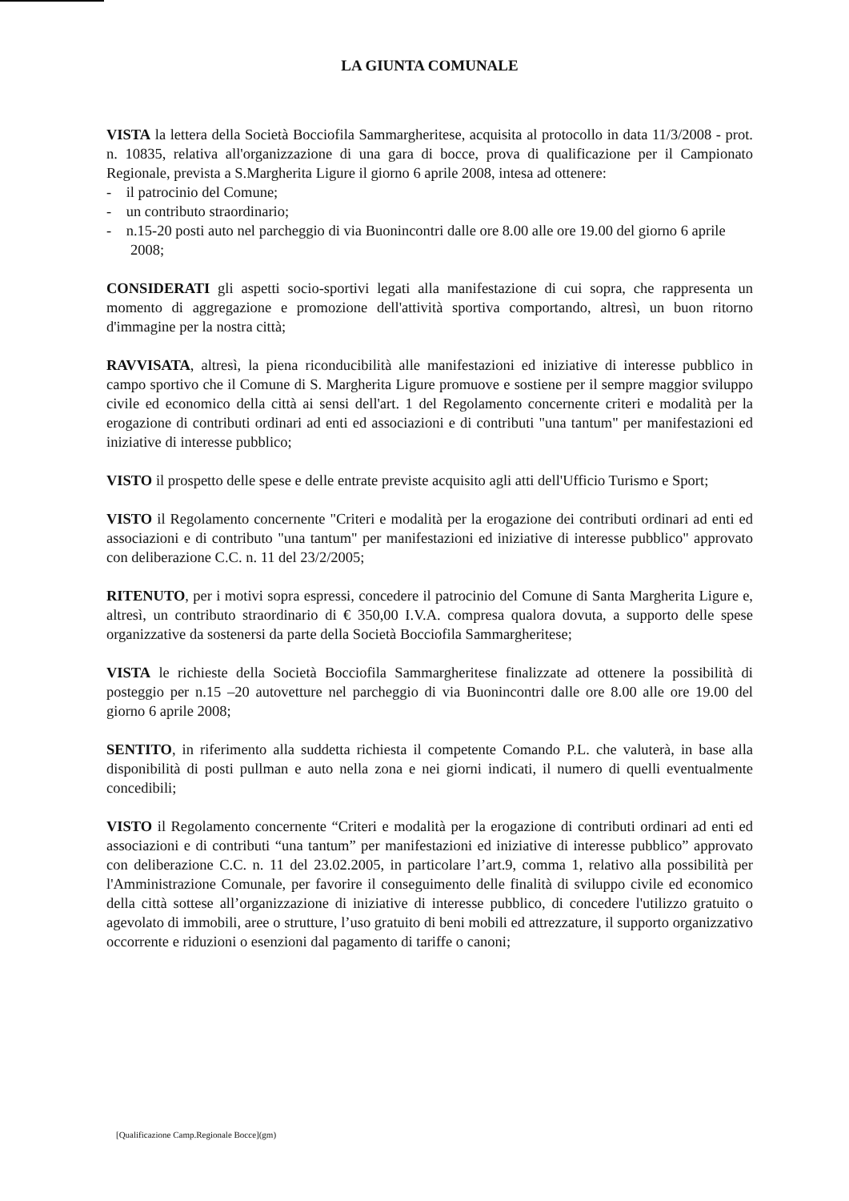LA GIUNTA COMUNALE
VISTA la lettera della Società Bocciofila Sammargheritese, acquisita al protocollo in data 11/3/2008 - prot. n. 10835, relativa all'organizzazione di una gara di bocce, prova di qualificazione per il Campionato Regionale, prevista a S.Margherita Ligure il giorno 6 aprile 2008, intesa ad ottenere:
- il patrocinio del Comune;
- un contributo straordinario;
- n.15-20 posti auto nel parcheggio di via Buonincontri dalle ore 8.00 alle ore 19.00 del giorno 6 aprile 2008;
CONSIDERATI gli aspetti socio-sportivi legati alla manifestazione di cui sopra, che rappresenta un momento di aggregazione e promozione dell'attività sportiva comportando, altresì, un buon ritorno d'immagine per la nostra città;
RAVVISATA, altresì, la piena riconducibilità alle manifestazioni ed iniziative di interesse pubblico in campo sportivo che il Comune di S. Margherita Ligure promuove e sostiene per il sempre maggior sviluppo civile ed economico della città ai sensi dell'art. 1 del Regolamento concernente criteri e modalità per la erogazione di contributi ordinari ad enti ed associazioni e di contributi "una tantum" per manifestazioni ed iniziative di interesse pubblico;
VISTO il prospetto delle spese e delle entrate previste acquisito agli atti dell'Ufficio Turismo e Sport;
VISTO il Regolamento concernente "Criteri e modalità per la erogazione dei contributi ordinari ad enti ed associazioni e di contributo "una tantum" per manifestazioni ed iniziative di interesse pubblico" approvato con deliberazione C.C. n. 11 del 23/2/2005;
RITENUTO, per i motivi sopra espressi, concedere il patrocinio del Comune di Santa Margherita Ligure e, altresì, un contributo straordinario di € 350,00 I.V.A. compresa qualora dovuta, a supporto delle spese organizzative da sostenersi da parte della Società Bocciofila Sammargheritese;
VISTA le richieste della Società Bocciofila Sammargheritese finalizzate ad ottenere la possibilità di posteggio per n.15 –20 autovetture nel parcheggio di via Buonincontri dalle ore 8.00 alle ore 19.00 del giorno 6 aprile 2008;
SENTITO, in riferimento alla suddetta richiesta il competente Comando P.L. che valuterà, in base alla disponibilità di posti pullman e auto nella zona e nei giorni indicati, il numero di quelli eventualmente concedibili;
VISTO il Regolamento concernente “Criteri e modalità per la erogazione di contributi ordinari ad enti ed associazioni e di contributi “una tantum” per manifestazioni ed iniziative di interesse pubblico” approvato con deliberazione C.C. n. 11 del 23.02.2005, in particolare l’art.9, comma 1, relativo alla possibilità per l'Amministrazione Comunale, per favorire il conseguimento delle finalità di sviluppo civile ed economico della città sottese all’organizzazione di iniziative di interesse pubblico, di concedere l'utilizzo gratuito o agevolato di immobili, aree o strutture, l’uso gratuito di beni mobili ed attrezzature, il supporto organizzativo occorrente e riduzioni o esenzioni dal pagamento di tariffe o canoni;
[Qualificazione Camp.Regionale Bocce](gm)